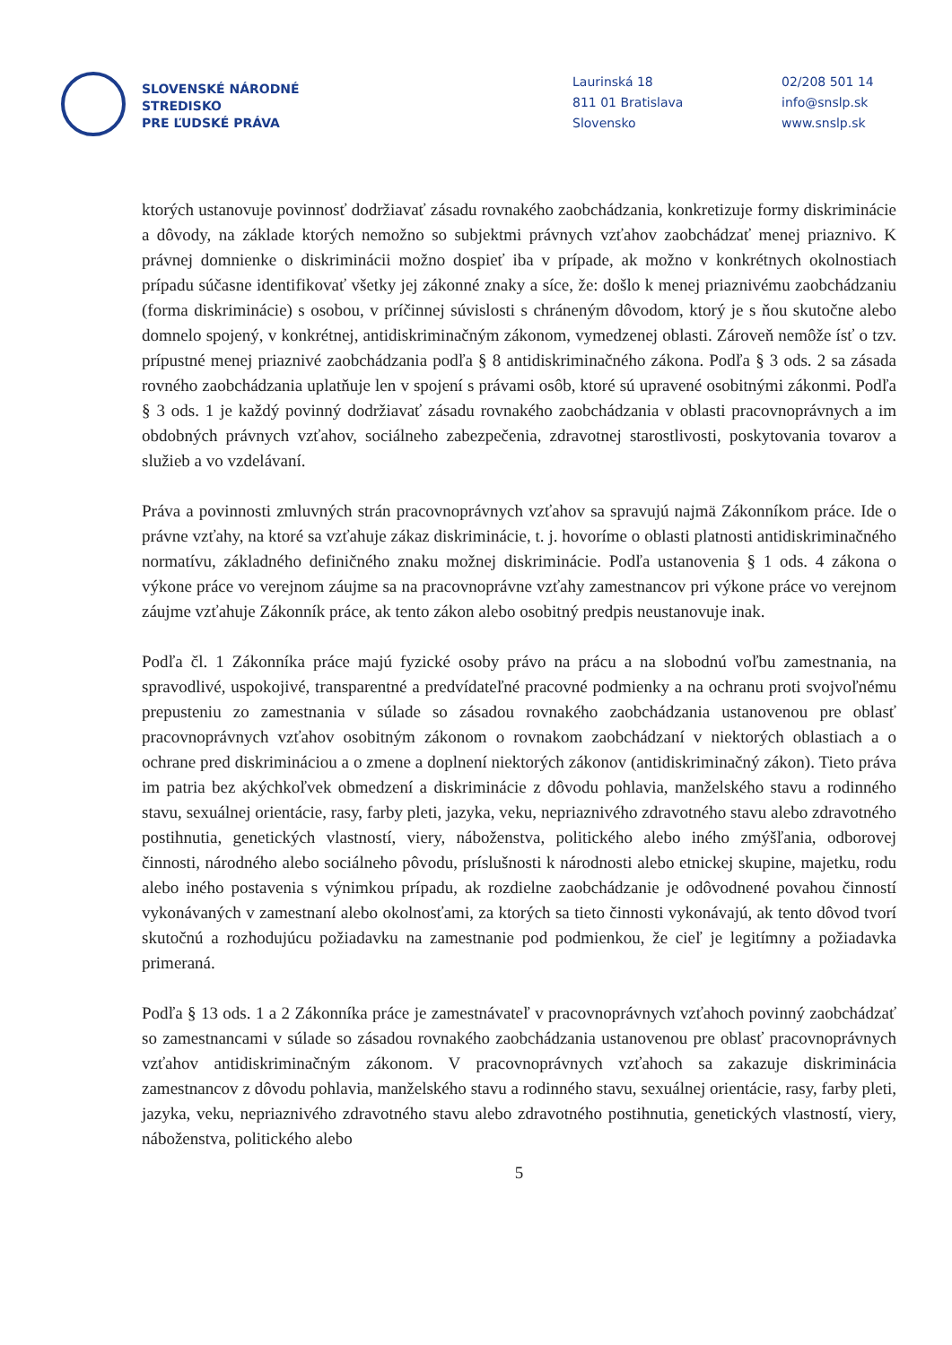SLOVENSKÉ NÁRODNÉ
STREDISKO
PRE ĽUDSKÉ PRÁVA
Laurinská 18
811 01 Bratislava
Slovensko
02/208 501 14
info@snslp.sk
www.snslp.sk
ktorých ustanovuje povinnosť dodržiavať zásadu rovnakého zaobchádzania, konkretizuje formy diskriminácie a dôvody, na základe ktorých nemožno so subjektmi právnych vzťahov zaobchádzať menej priaznivo. K právnej domnienke o diskriminácii možno dospieť iba v prípade, ak možno v konkrétnych okolnostiach prípadu súčasne identifikovať všetky jej zákonné znaky a síce, že: došlo k menej priaznivému zaobchádzaniu (forma diskriminácie) s osobou, v príčinnej súvislosti s chráneným dôvodom, ktorý je s ňou skutočne alebo domnelo spojený, v konkrétnej, antidiskriminačným zákonom, vymedzenej oblasti. Zároveň nemôže ísť o tzv. prípustné menej priaznivé zaobchádzania podľa § 8 antidiskriminačného zákona. Podľa § 3 ods. 2 sa zásada rovného zaobchádzania uplatňuje len v spojení s právami osôb, ktoré sú upravené osobitnými zákonmi. Podľa § 3 ods. 1 je každý povinný dodržiavať zásadu rovnakého zaobchádzania v oblasti pracovnoprávnych a im obdobných právnych vzťahov, sociálneho zabezpečenia, zdravotnej starostlivosti, poskytovania tovarov a služieb a vo vzdelávaní.
Práva a povinnosti zmluvných strán pracovnoprávnych vzťahov sa spravujú najmä Zákonníkom práce. Ide o právne vzťahy, na ktoré sa vzťahuje zákaz diskriminácie, t. j. hovoríme o oblasti platnosti antidiskriminačného normatívu, základného definičného znaku možnej diskriminácie. Podľa ustanovenia § 1 ods. 4 zákona o výkone práce vo verejnom záujme sa na pracovnoprávne vzťahy zamestnancov pri výkone práce vo verejnom záujme vzťahuje Zákonník práce, ak tento zákon alebo osobitný predpis neustanovuje inak.
Podľa čl. 1 Zákonníka práce majú fyzické osoby právo na prácu a na slobodnú voľbu zamestnania, na spravodlivé, uspokojivé, transparentné a predvídateľné pracovné podmienky a na ochranu proti svojvoľnému prepusteniu zo zamestnania v súlade so zásadou rovnakého zaobchádzania ustanovenou pre oblasť pracovnoprávnych vzťahov osobitným zákonom o rovnakom zaobchádzaní v niektorých oblastiach a o ochrane pred diskrimináciou a o zmene a doplnení niektorých zákonov (antidiskriminačný zákon). Tieto práva im patria bez akýchkoľvek obmedzení a diskriminácie z dôvodu pohlavia, manželského stavu a rodinného stavu, sexuálnej orientácie, rasy, farby pleti, jazyka, veku, nepriaznivého zdravotného stavu alebo zdravotného postihnutia, genetických vlastností, viery, náboženstva, politického alebo iného zmýšľania, odborovej činnosti, národného alebo sociálneho pôvodu, príslušnosti k národnosti alebo etnickej skupine, majetku, rodu alebo iného postavenia s výnimkou prípadu, ak rozdielne zaobchádzanie je odôvodnené povahou činností vykonávaných v zamestnaní alebo okolnosťami, za ktorých sa tieto činnosti vykonávajú, ak tento dôvod tvorí skutočnú a rozhodujúcu požiadavku na zamestnanie pod podmienkou, že cieľ je legitímny a požiadavka primeraná.
Podľa § 13 ods. 1 a 2 Zákonníka práce je zamestnávateľ v pracovnoprávnych vzťahoch povinný zaobchádzať so zamestnancami v súlade so zásadou rovnakého zaobchádzania ustanovenou pre oblasť pracovnoprávnych vzťahov antidiskriminačným zákonom. V pracovnoprávnych vzťahoch sa zakazuje diskriminácia zamestnancov z dôvodu pohlavia, manželského stavu a rodinného stavu, sexuálnej orientácie, rasy, farby pleti, jazyka, veku, nepriaznivého zdravotného stavu alebo zdravotného postihnutia, genetických vlastností, viery, náboženstva, politického alebo
5